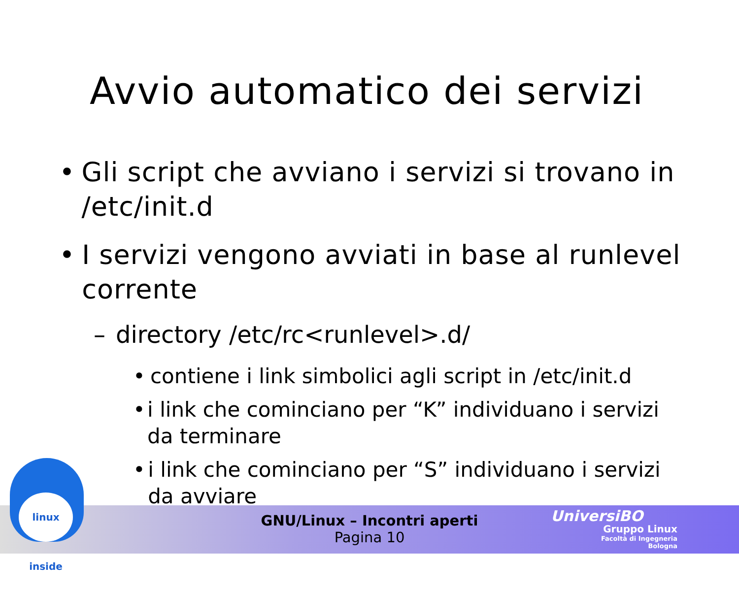Avvio automatico dei servizi
• Gli script che avviano i servizi si trovano in /etc/init.d
• I servizi vengono avviati in base al runlevel corrente
– directory /etc/rc<runlevel>.d/
• contiene i link simbolici agli script in /etc/init.d
• i link che cominciano per “K” individuano i servizi da terminare
• i link che cominciano per “S” individuano i servizi da avviare
linux inside
GNU/Linux – Incontri aperti
Pagina 10
UniversiBO
Gruppo Linux
Facoltà di Ingegneria
Bologna